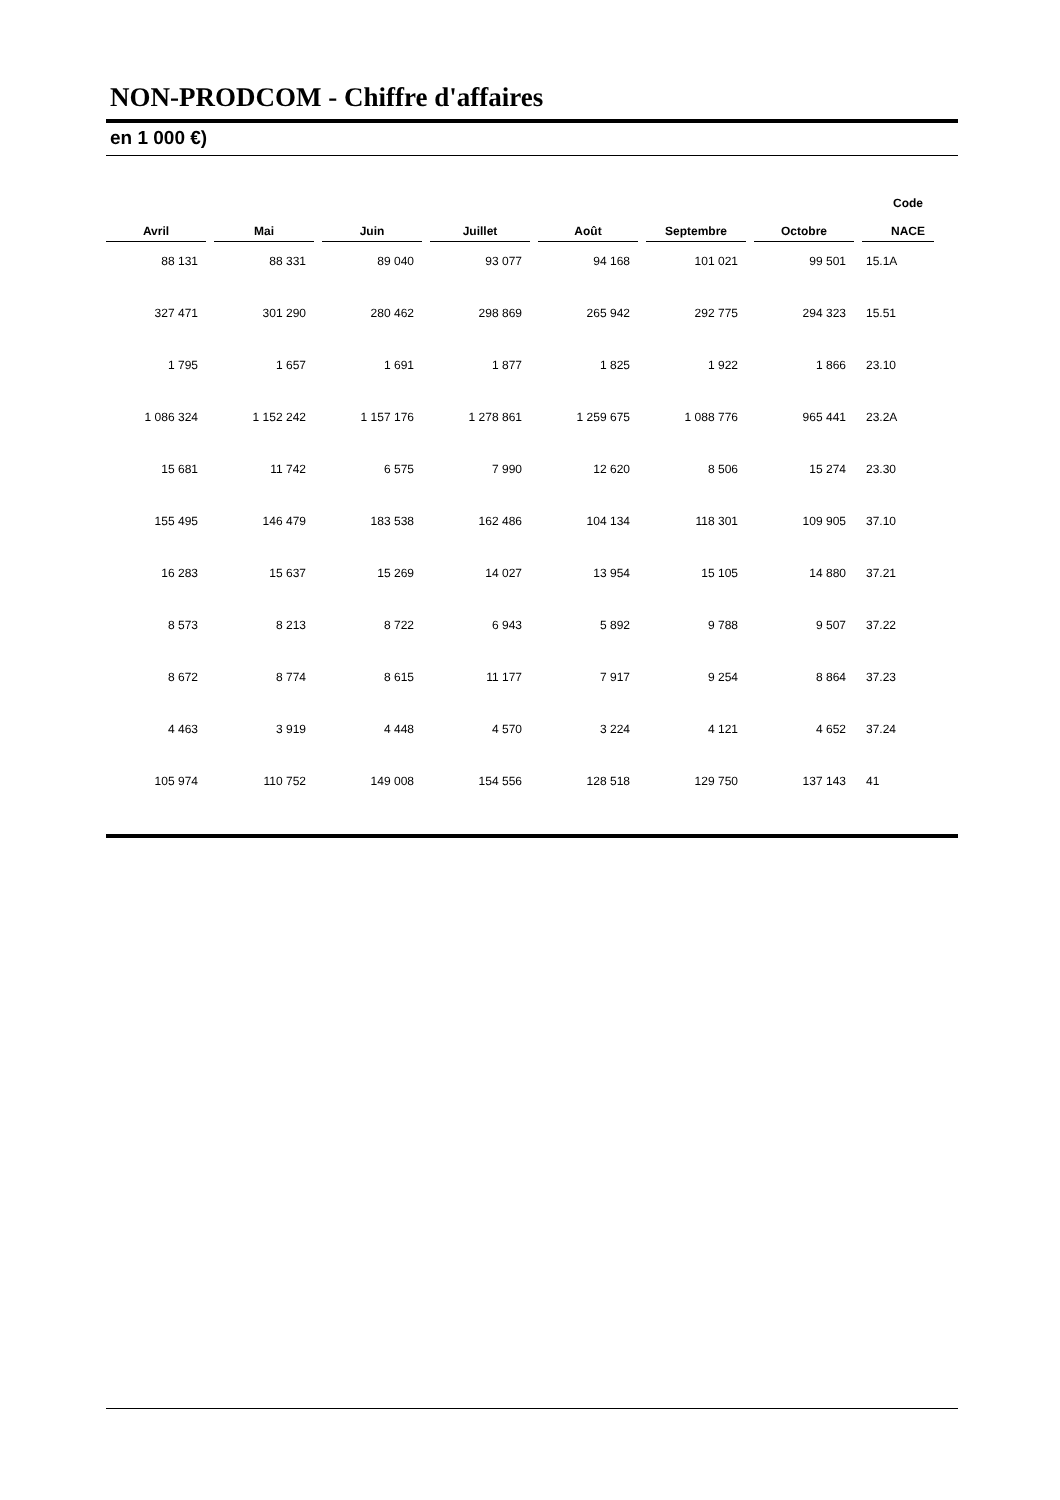NON-PRODCOM - Chiffre d'affaires
en 1 000 €)
| Avril | Mai | Juin | Juillet | Août | Septembre | Octobre | Code NACE |
| --- | --- | --- | --- | --- | --- | --- | --- |
| 88 131 | 88 331 | 89 040 | 93 077 | 94 168 | 101 021 | 99 501 | 15.1A |
| 327 471 | 301 290 | 280 462 | 298 869 | 265 942 | 292 775 | 294 323 | 15.51 |
| 1 795 | 1 657 | 1 691 | 1 877 | 1 825 | 1 922 | 1 866 | 23.10 |
| 1 086 324 | 1 152 242 | 1 157 176 | 1 278 861 | 1 259 675 | 1 088 776 | 965 441 | 23.2A |
| 15 681 | 11 742 | 6 575 | 7 990 | 12 620 | 8 506 | 15 274 | 23.30 |
| 155 495 | 146 479 | 183 538 | 162 486 | 104 134 | 118 301 | 109 905 | 37.10 |
| 16 283 | 15 637 | 15 269 | 14 027 | 13 954 | 15 105 | 14 880 | 37.21 |
| 8 573 | 8 213 | 8 722 | 6 943 | 5 892 | 9 788 | 9 507 | 37.22 |
| 8 672 | 8 774 | 8 615 | 11 177 | 7 917 | 9 254 | 8 864 | 37.23 |
| 4 463 | 3 919 | 4 448 | 4 570 | 3 224 | 4 121 | 4 652 | 37.24 |
| 105 974 | 110 752 | 149 008 | 154 556 | 128 518 | 129 750 | 137 143 | 41 |